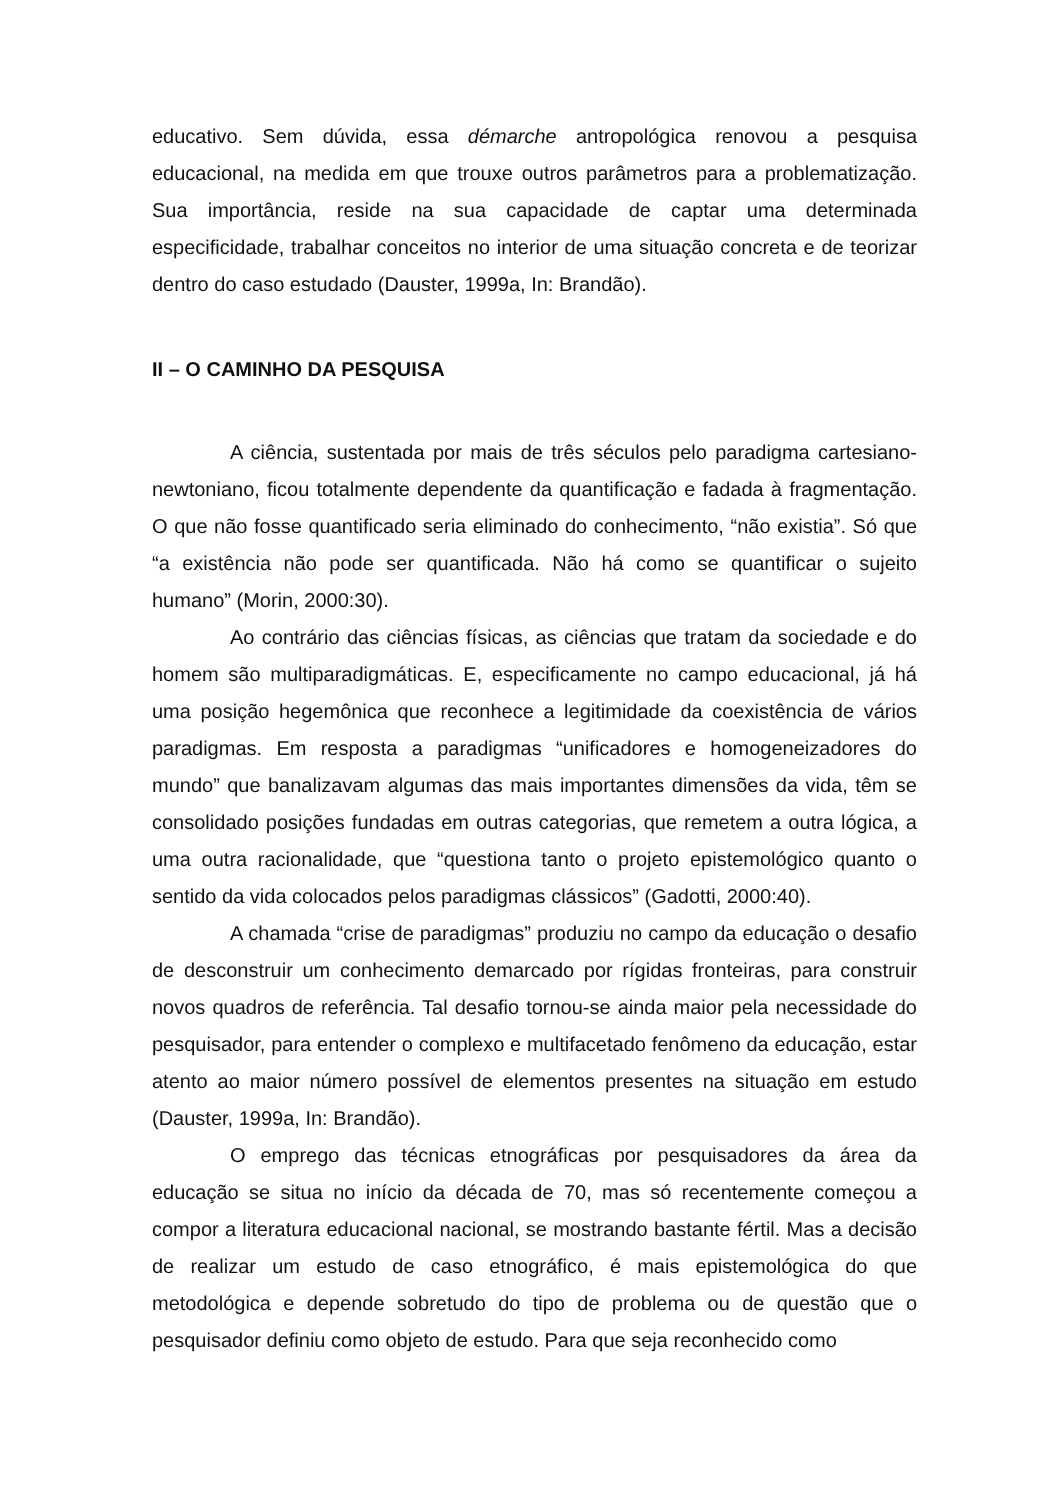educativo. Sem dúvida, essa démarche antropológica renovou a pesquisa educacional, na medida em que trouxe outros parâmetros para a problematização. Sua importância, reside na sua capacidade de captar uma determinada especificidade, trabalhar conceitos no interior de uma situação concreta e de teorizar dentro do caso estudado (Dauster, 1999a, In: Brandão).
II – O CAMINHO DA PESQUISA
A ciência, sustentada por mais de três séculos pelo paradigma cartesiano-newtoniano, ficou totalmente dependente da quantificação e fadada à fragmentação. O que não fosse quantificado seria eliminado do conhecimento, “não existia”. Só que “a existência não pode ser quantificada. Não há como se quantificar o sujeito humano” (Morin, 2000:30).
Ao contrário das ciências físicas, as ciências que tratam da sociedade e do homem são multiparadigmáticas. E, especificamente no campo educacional, já há uma posição hegemônica que reconhece a legitimidade da coexistência de vários paradigmas. Em resposta a paradigmas “unificadores e homogeneizadores do mundo” que banalizavam algumas das mais importantes dimensões da vida, têm se consolidado posições fundadas em outras categorias, que remetem a outra lógica, a uma outra racionalidade, que “questiona tanto o projeto epistemológico quanto o sentido da vida colocados pelos paradigmas clássicos” (Gadotti, 2000:40).
A chamada “crise de paradigmas” produziu no campo da educação o desafio de desconstruir um conhecimento demarcado por rígidas fronteiras, para construir novos quadros de referência. Tal desafio tornou-se ainda maior pela necessidade do pesquisador, para entender o complexo e multifacetado fenômeno da educação, estar atento ao maior número possível de elementos presentes na situação em estudo (Dauster, 1999a, In: Brandão).
O emprego das técnicas etnográficas por pesquisadores da área da educação se situa no início da década de 70, mas só recentemente começou a compor a literatura educacional nacional, se mostrando bastante fértil. Mas a decisão de realizar um estudo de caso etnográfico, é mais epistemológica do que metodológica e depende sobretudo do tipo de problema ou de questão que o pesquisador definiu como objeto de estudo. Para que seja reconhecido como